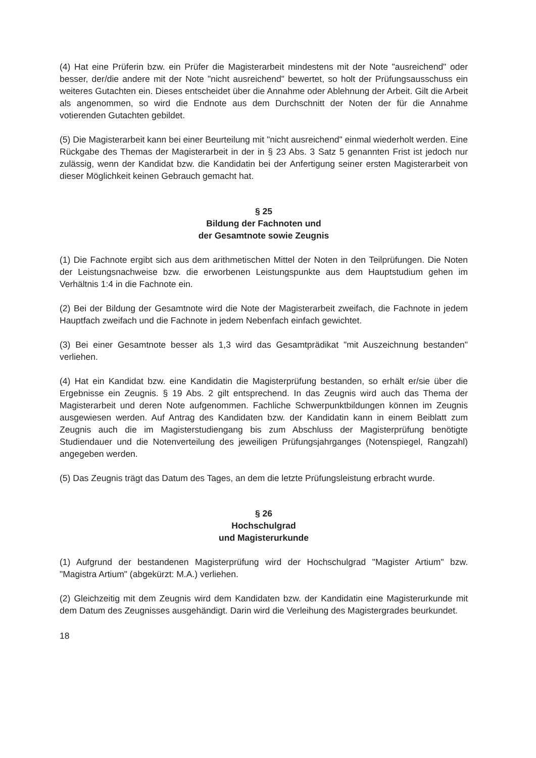(4) Hat eine Prüferin bzw. ein Prüfer die Magisterarbeit mindestens mit der Note "ausreichend" oder besser, der/die andere mit der Note "nicht ausreichend" bewertet, so holt der Prüfungsausschuss ein weiteres Gutachten ein. Dieses entscheidet über die Annahme oder Ablehnung der Arbeit. Gilt die Arbeit als angenommen, so wird die Endnote aus dem Durchschnitt der Noten der für die Annahme votierenden Gutachten gebildet.
(5) Die Magisterarbeit kann bei einer Beurteilung mit "nicht ausreichend" einmal wiederholt werden. Eine Rückgabe des Themas der Magisterarbeit in der in § 23 Abs. 3 Satz 5 genannten Frist ist jedoch nur zulässig, wenn der Kandidat bzw. die Kandidatin bei der Anfertigung seiner ersten Magisterarbeit von dieser Möglichkeit keinen Gebrauch gemacht hat.
§ 25
Bildung der Fachnoten und
der Gesamtnote sowie Zeugnis
(1) Die Fachnote ergibt sich aus dem arithmetischen Mittel der Noten in den Teilprüfungen. Die Noten der Leistungsnachweise bzw. die erworbenen Leistungspunkte aus dem Hauptstudium gehen im Verhältnis 1:4 in die Fachnote ein.
(2) Bei der Bildung der Gesamtnote wird die Note der Magisterarbeit zweifach, die Fachnote in jedem Hauptfach zweifach und die Fachnote in jedem Nebenfach einfach gewichtet.
(3) Bei einer Gesamtnote besser als 1,3 wird das Gesamtprädikat "mit Auszeichnung bestanden" verliehen.
(4) Hat ein Kandidat bzw. eine Kandidatin die Magisterprüfung bestanden, so erhält er/sie über die Ergebnisse ein Zeugnis. § 19 Abs. 2 gilt entsprechend. In das Zeugnis wird auch das Thema der Magisterarbeit und deren Note aufgenommen. Fachliche Schwerpunktbildungen können im Zeugnis ausgewiesen werden. Auf Antrag des Kandidaten bzw. der Kandidatin kann in einem Beiblatt zum Zeugnis auch die im Magisterstudiengang bis zum Abschluss der Magisterprüfung benötigte Studiendauer und die Notenverteilung des jeweiligen Prüfungsjahrganges (Notenspiegel, Rangzahl) angegeben werden.
(5) Das Zeugnis trägt das Datum des Tages, an dem die letzte Prüfungsleistung erbracht wurde.
§ 26
Hochschulgrad
und Magisterurkunde
(1) Aufgrund der bestandenen Magisterprüfung wird der Hochschulgrad "Magister Artium" bzw. "Magistra Artium" (abgekürzt: M.A.) verliehen.
(2) Gleichzeitig mit dem Zeugnis wird dem Kandidaten bzw. der Kandidatin eine Magisterurkunde mit dem Datum des Zeugnisses ausgehändigt. Darin wird die Verleihung des Magistergrades beurkundet.
18